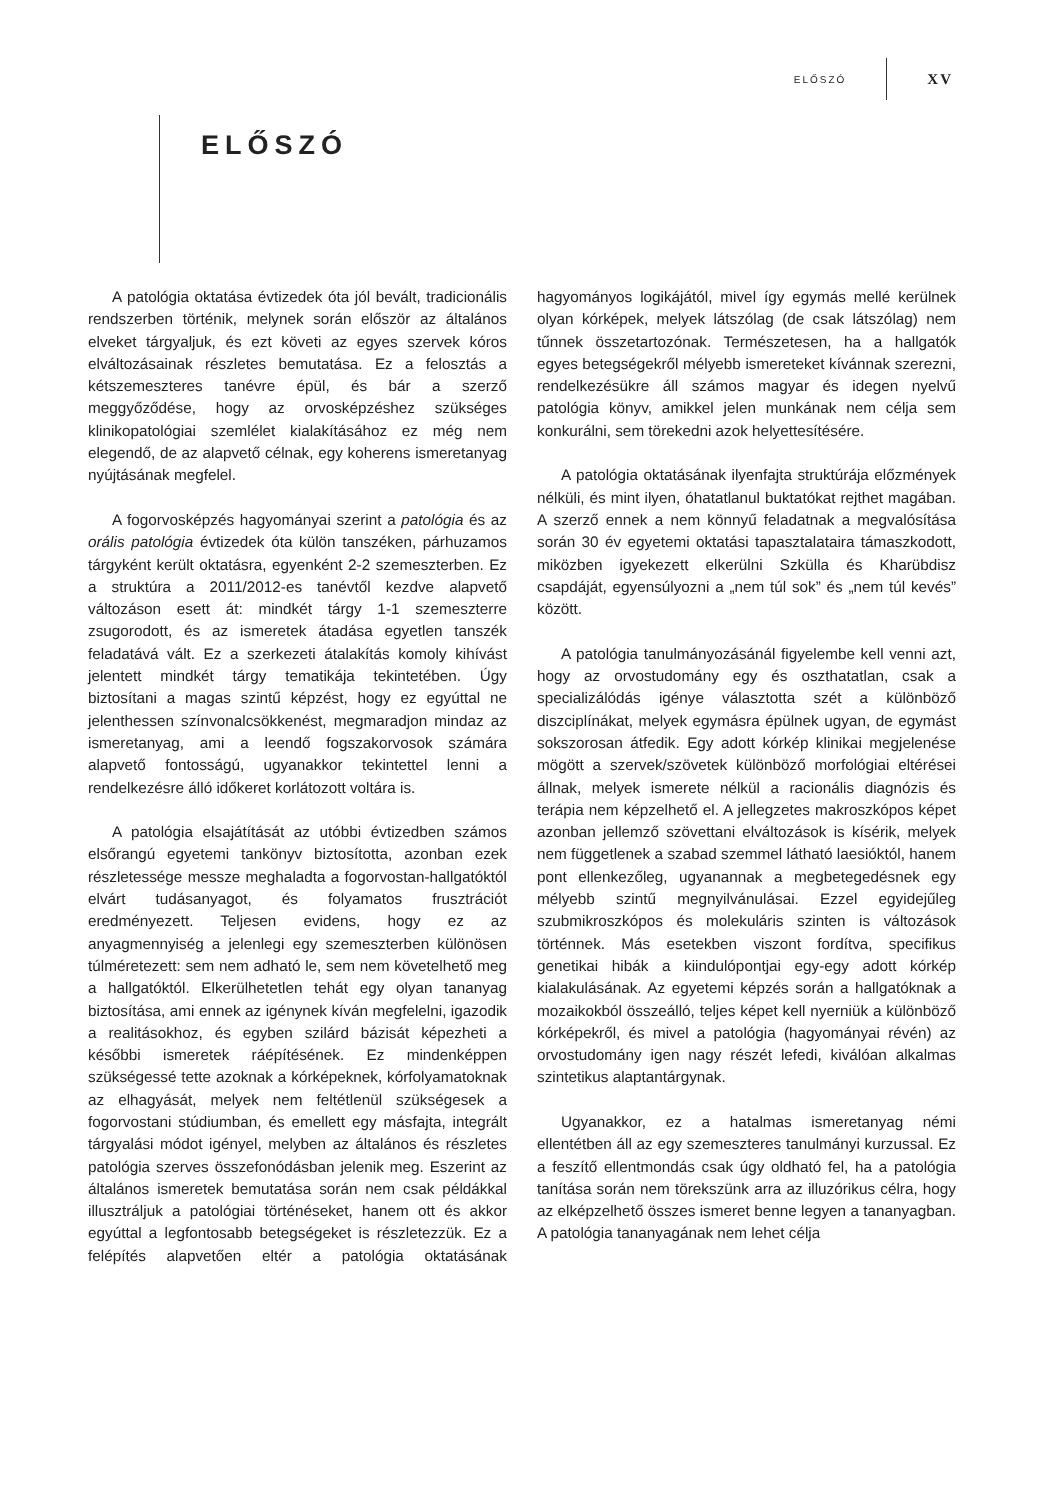ELŐSZÓ XV
ELŐSZÓ
A patológia oktatása évtizedek óta jól bevált, tradicionális rendszerben történik, melynek során először az általános elveket tárgyaljuk, és ezt követi az egyes szervek kóros elváltozásainak részletes bemutatása. Ez a felosztás a kétszemeszteres tanévre épül, és bár a szerző meggyőződése, hogy az orvosképzéshez szükséges klinikopatológiai szemlélet kialakításához ez még nem elegendő, de az alapvető célnak, egy koherens ismeretanyag nyújtásának megfelel.
A fogorvosképzés hagyományai szerint a patológia és az orális patológia évtizedek óta külön tanszéken, párhuzamos tárgyként került oktatásra, egyenként 2-2 szemeszterben. Ez a struktúra a 2011/2012-es tanévtől kezdve alapvető változáson esett át: mindkét tárgy 1-1 szemeszterre zsugorodott, és az ismeretek átadása egyetlen tanszék feladatává vált. Ez a szerkezeti átalakítás komoly kihívást jelentett mindkét tárgy tematikája tekintetében. Úgy biztosítani a magas szintű képzést, hogy ez egyúttal ne jelenthessen színvonalcsökkenést, megmaradjon mindaz az ismeretanyag, ami a leendő fogszakorvosok számára alapvető fontosságú, ugyanakkor tekintettel lenni a rendelkezésre álló időkeret korlátozott voltára is.
A patológia elsajátítását az utóbbi évtizedben számos elsőrangú egyetemi tankönyv biztosította, azonban ezek részletessége messze meghaladta a fogorvostan-hallgatóktól elvárt tudásanyagot, és folyamatos frusztrációt eredményezett. Teljesen evidens, hogy ez az anyagmennyiség a jelenlegi egy szemeszterben különösen túlméretezett: sem nem adható le, sem nem követelhető meg a hallgatóktól. Elkerülhetetlen tehát egy olyan tananyag biztosítása, ami ennek az igénynek kíván megfelelni, igazodik a realitásokhoz, és egyben szilárd bázisát képezheti a későbbi ismeretek ráépítésének. Ez mindenképpen szükségessé tette azoknak a kórképeknek, kórfolyamatoknak az elhagyását, melyek nem feltétlenül szükségesek a fogorvostani stúdiumban, és emellett egy másfajta, integrált tárgyalási módot igényel, melyben az általános és részletes patológia szerves összefonódásban jelenik meg. Eszerint az általános ismeretek bemutatása során nem csak példákkal illusztráljuk a patológiai történéseket, hanem ott és akkor egyúttal a legfontosabb betegségeket is részletezzük. Ez a felépítés alapvetően eltér a patológia oktatásának hagyományos logikájától, mivel így egymás mellé kerülnek olyan kórképek, melyek látszólag (de csak látszólag) nem tűnnek összetartozónak. Természetesen, ha a hallgatók egyes betegségekről mélyebb ismereteket kívánnak szerezni, rendelkezésükre áll számos magyar és idegen nyelvű patológia könyv, amikkel jelen munkának nem célja sem konkurálni, sem törekedni azok helyettesítésére.
A patológia oktatásának ilyenfajta struktúrája előzmények nélküli, és mint ilyen, óhatatlanul buktatókat rejthet magában. A szerző ennek a nem könnyű feladatnak a megvalósítása során 30 év egyetemi oktatási tapasztalataira támaszkodott, miközben igyekezett elkerülni Szkülla és Kharübdisz csapdáját, egyensúlyozni a „nem túl sok” és „nem túl kevés” között.
A patológia tanulmányozásánál figyelembe kell venni azt, hogy az orvostudomány egy és oszthatatlan, csak a specializálódás igénye választotta szét a különböző diszciplínákat, melyek egymásra épülnek ugyan, de egymást sokszorosan átfedik. Egy adott kórkép klinikai megjelenése mögött a szervek/szövetek különböző morfológiai eltérései állnak, melyek ismerete nélkül a racionális diagnózis és terápia nem képzelhető el. A jellegzetes makroszkópos képet azonban jellemző szövettani elváltozások is kísérik, melyek nem függetlenek a szabad szemmel látható laesióktól, hanem pont ellenkezőleg, ugyanannak a megbetegedésnek egy mélyebb szintű megnyilvánulásai. Ezzel egyidejűleg szubmikroszkópos és molekuláris szinten is változások történnek. Más esetekben viszont fordítva, specifikus genetikai hibák a kiindulópontjai egy-egy adott kórkép kialakulásának. Az egyetemi képzés során a hallgatóknak a mozaikokból összeálló, teljes képet kell nyerniük a különböző kórképekről, és mivel a patológia (hagyományai révén) az orvostudomány igen nagy részét lefedi, kiválóan alkalmas szintetikus alaptantárgynak.
Ugyanakkor, ez a hatalmas ismeretanyag némi ellentétben áll az egy szemeszteres tanulmányi kurzussal. Ez a feszítő ellentmondás csak úgy oldható fel, ha a patológia tanítása során nem törekszünk arra az illuzórikus célra, hogy az elképzelhető összes ismeret benne legyen a tananyagban. A patológia tananyagának nem lehet célja